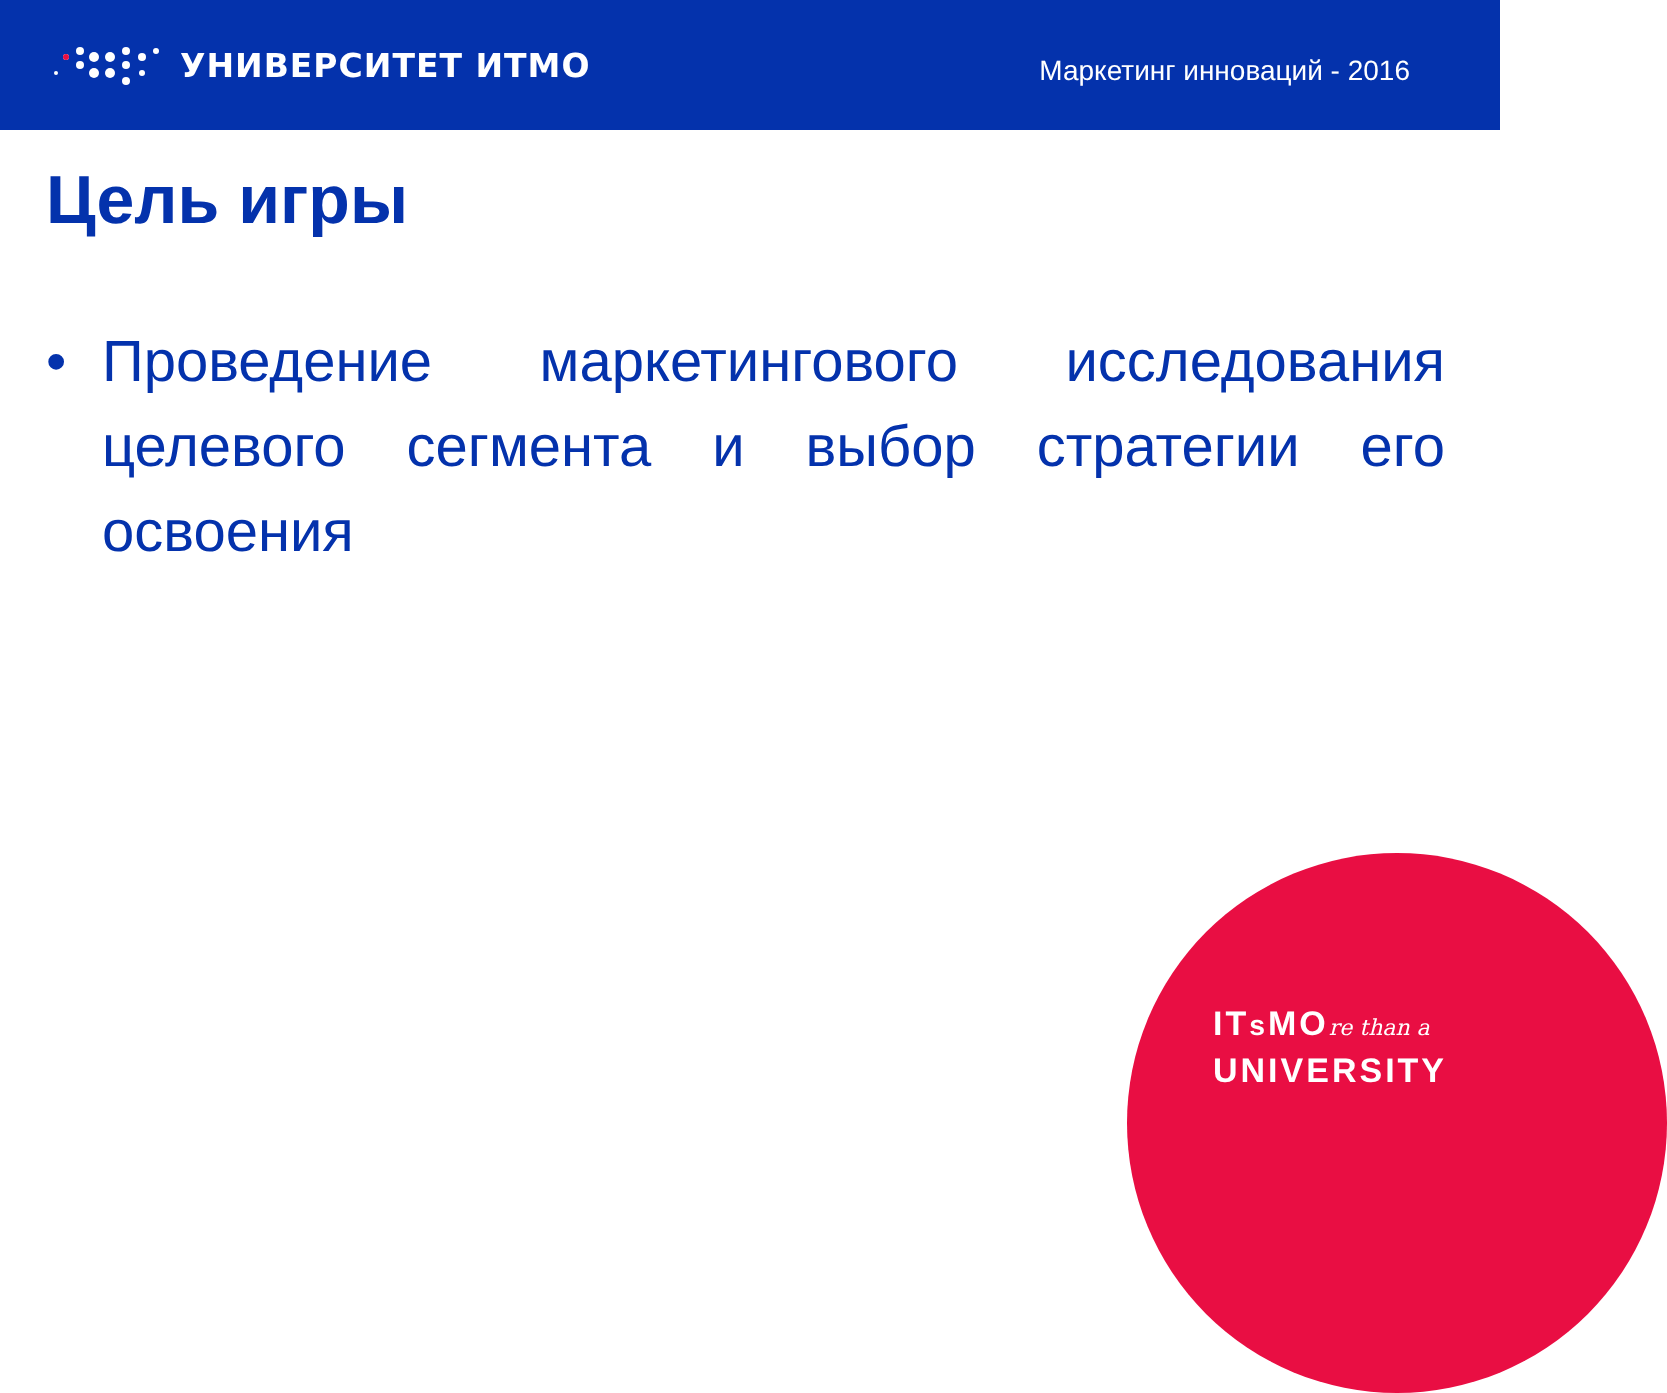УНИВЕРСИТЕТ ИТМО
Маркетинг инноваций - 2016
Цель игры
• Проведение маркетингового исследования целевого сегмента и выбор стратегии его освоения
ITs MOre than a
UNIVERSITY